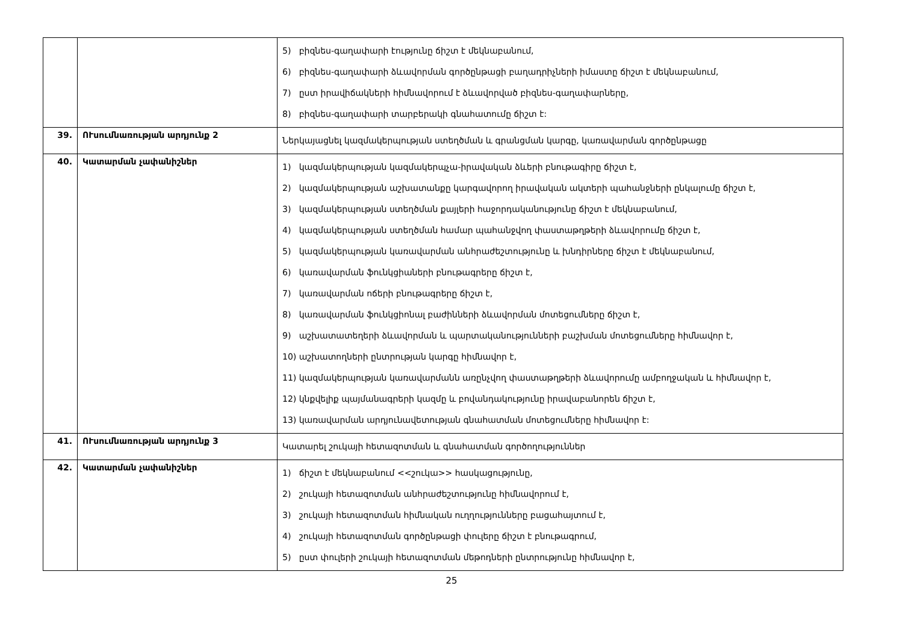| | | 5) բիզնես-գաղափարի էությունը ճիշտ է մեկնաբանում, 6) բիզնես-գաղափարի ձևավորման գործընթացի բաղադրիչների իմաստը ճիշտ է մեկնաբանում, 7) ըստ իրավիճակների հիմնավորում է ձևավորված բիզնես-գաղափարները, 8) բիզնես-գաղափարի տարբերակի գնահատումը ճիշտ է: |
| 39. | ՈՒսումնառության արդյունք 2 | Ներկայացնել կազմակերպության ստեղծման և գրանցման կարգը, կառավարման գործընթացը |
| 40. | Կատարման չափանիշներ | 1) կազմակերպության կազմակերպչա-իրավական ձևերի բնութագիրը ճիշտ է, 2) կազմակերպության աշխատանքը կարգավորող իրավական ակտերի պահանջների ընկալումը ճիշտ է, 3) կազմակերպության ստեղծման քայլերի հաջորդականությունը ճիշտ է մեկնաբանում, 4) կազմակերպության ստեղծման համար պահանջվող փաստաթղթերի ձևավորումը ճիշտ է, 5) կազմակերպության կառավարման անհրաժեշտությունը և խնդիրները ճիշտ է մեկնաբանում, 6) կառավարման ֆունկցիաների բնութագրերը ճիշտ է, 7) կառավարման ոճերի բնութագրերը ճիշտ է, 8) կառավարման ֆունկցիոնալ բաժինների ձևավորման մոտեցումները ճիշտ է, 9) աշխատատեղերի ձևավորման և պարտականությունների բաշխման մոտեցումները հիմնավոր է, 10) աշխատողների ընտրության կարգը հիմնավոր է, 11) կազմակերպության կառավարմանն առընչվող փաստաթղթերի ձևավորումը ամբողջական և հիմնավոր է, 12) կնքվելիք պայմանագրերի կազմը և բովանդակությունը իրավաբանորեն ճիշտ է, 13) կառավարման արդյունավետության գնահատման մոտեցումները հիմնավոր է: |
| 41. | ՈՒսումնառության արդյունք 3 | Կատարել շուկայի հետազոտման և գնահատման գործողություններ |
| 42. | Կատարման չափանիշներ | 1) ճիշտ է մեկնաբանում <<շուկա>> հասկացությունը, 2) շուկայի հետազոտման անհրաժեշտությունը հիմնավորում է, 3) շուկայի հետազոտման հիմնական ուղղությունները բացահայտում է, 4) շուկայի հետազոտման գործընթացի փուլերը ճիշտ է բնութագրում, 5) ըստ փուլերի շուկայի հետազոտման մեթոդների ընտրությունը հիմնավոր է, |
25